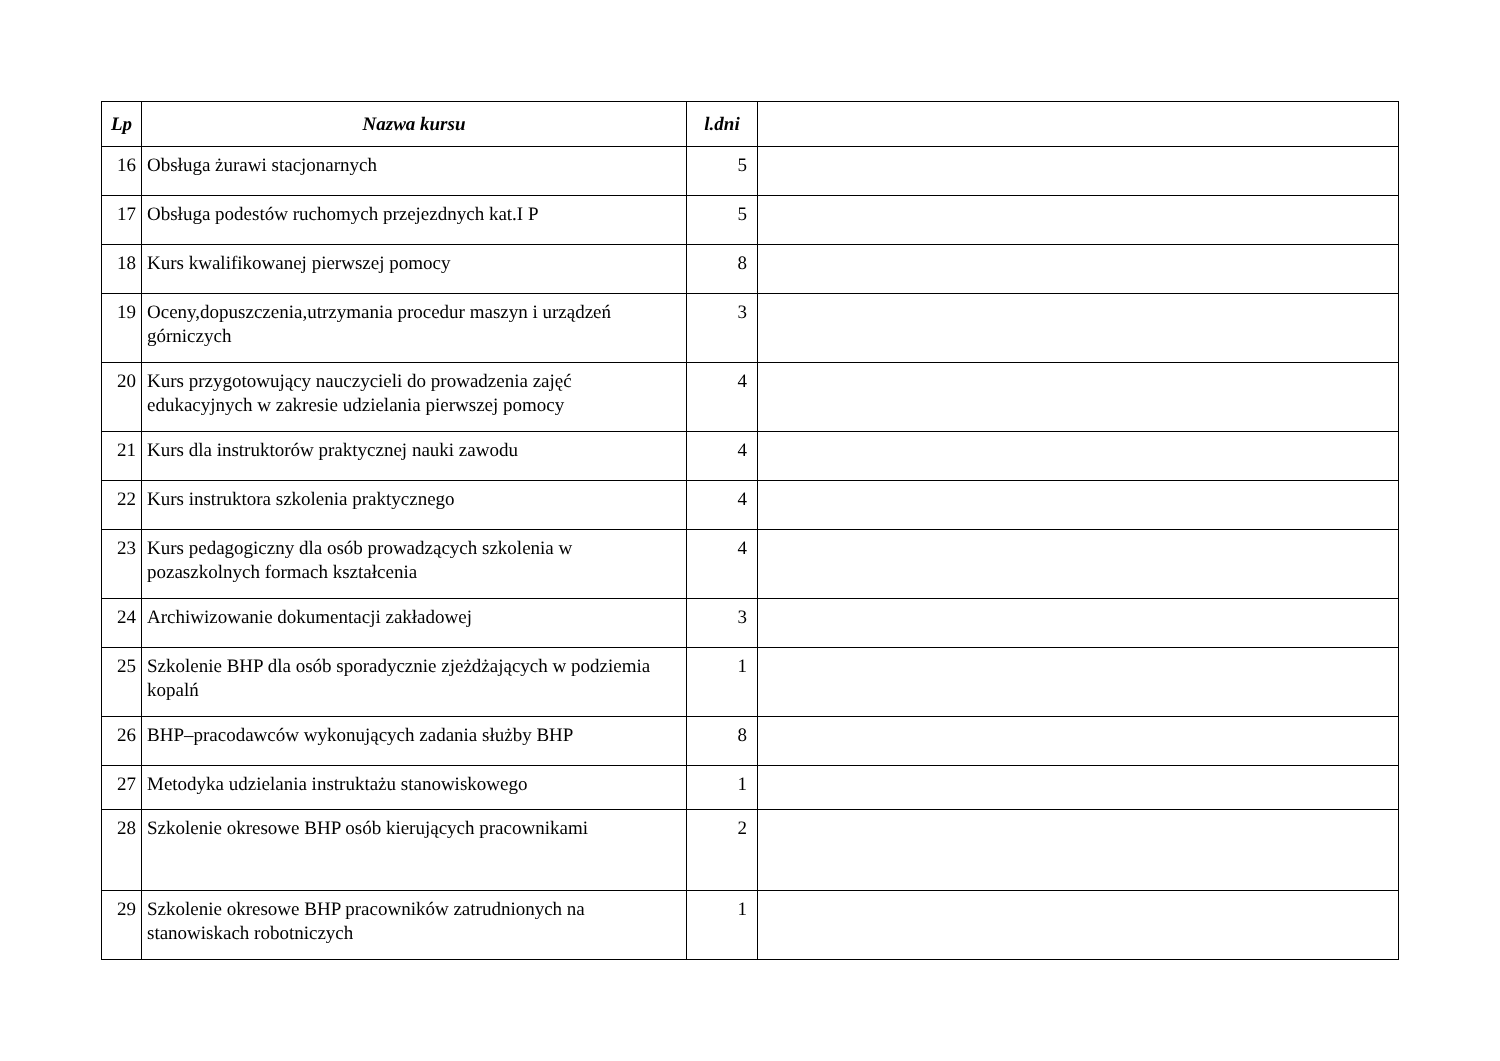| Lp | Nazwa kursu | l.dni | |
| --- | --- | --- | --- |
| 16 | Obsługa żurawi stacjonarnych | 5 | |
| 17 | Obsługa podestów ruchomych przejezdnych kat.I P | 5 | |
| 18 | Kurs kwalifikowanej pierwszej pomocy | 8 | |
| 19 | Oceny,dopuszczenia,utrzymania procedur maszyn i urządzeń górniczych | 3 | |
| 20 | Kurs przygotowujący nauczycieli do prowadzenia zajęć edukacyjnych w zakresie udzielania pierwszej pomocy | 4 | |
| 21 | Kurs dla instruktorów praktycznej nauki zawodu | 4 | |
| 22 | Kurs instruktora szkolenia praktycznego | 4 | |
| 23 | Kurs pedagogiczny dla osób prowadzących szkolenia w pozaszkolnych formach kształcenia | 4 | |
| 24 | Archiwizowanie dokumentacji zakładowej | 3 | |
| 25 | Szkolenie BHP dla osób sporadycznie zjeżdżających w podziemia kopalń | 1 | |
| 26 | BHP–pracodawców wykonujących zadania służby BHP | 8 | |
| 27 | Metodyka udzielania instruktażu stanowiskowego | 1 | |
| 28 | Szkolenie okresowe BHP osób kierujących pracownikami | 2 | |
| 29 | Szkolenie okresowe BHP pracowników zatrudnionych na stanowiskach robotniczych | 1 | |